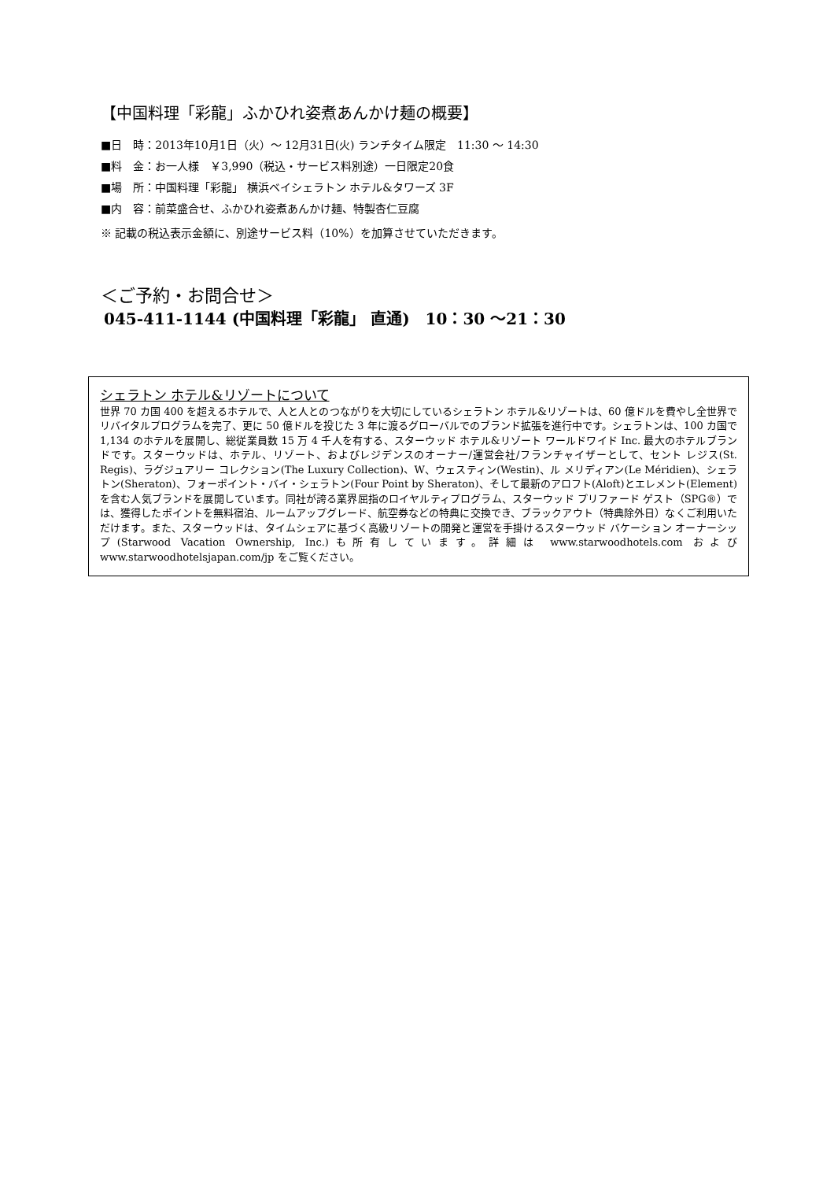【中国料理「彩龍」ふかひれ姿煮あんかけ麺の概要】
■日　時：2013年10月1日（火）～ 12月31日(火) ランチタイム限定　11:30 ～ 14:30
■料　金：お一人様　￥3,990（税込・サービス料別途）一日限定20食
■場　所：中国料理「彩龍」 横浜ベイシェラトン ホテル&タワーズ 3F
■内　容：前菜盛合せ、ふかひれ姿煮あんかけ麺、特製杏仁豆腐
※ 記載の税込表示金額に、別途サービス料（10%）を加算させていただきます。
＜ご予約・お問合せ＞
045-411-1144 (中国料理「彩龍」 直通)　10：30 ～21：30
シェラトン ホテル&リゾートについて
世界 70 カ国 400 を超えるホテルで、人と人とのつながりを大切にしているシェラトン ホテル&リゾートは、60 億ドルを費やし全世界でリバイタルプログラムを完了、更に 50 億ドルを投じた 3 年に渡るグローバルでのブランド拡張を進行中です。シェラトンは、100 カ国で 1,134 のホテルを展開し、総従業員数 15 万 4 千人を有する、スターウッド ホテル&リゾート ワールドワイド Inc. 最大のホテルブランドです。スターウッドは、ホテル、リゾート、およびレジデンスのオーナー/運営会社/フランチャイザーとして、セント レジス(St. Regis)、ラグジュアリー コレクション(The Luxury Collection)、W、ウェスティン(Westin)、ル メリディアン(Le Méridien)、シェラトン(Sheraton)、フォーポイント・バイ・シェラトン(Four Point by Sheraton)、そして最新のアロフト(Aloft)とエレメント(Element)を含む人気ブランドを展開しています。同社が誇る業界屈指のロイヤルティプログラム、スターウッド プリファード ゲスト（SPG®）では、獲得したポイントを無料宿泊、ルームアップグレード、航空券などの特典に交換でき、ブラックアウト（特典除外日）なくご利用いただけます。また、スターウッドは、タイムシェアに基づく高級リゾートの開発と運営を手掛けるスターウッド バケーション オーナーシップ(Starwood Vacation Ownership, Inc.)も所有しています。詳細は www.starwoodhotels.com および www.starwoodhotelsjapan.com/jp をご覧ください。